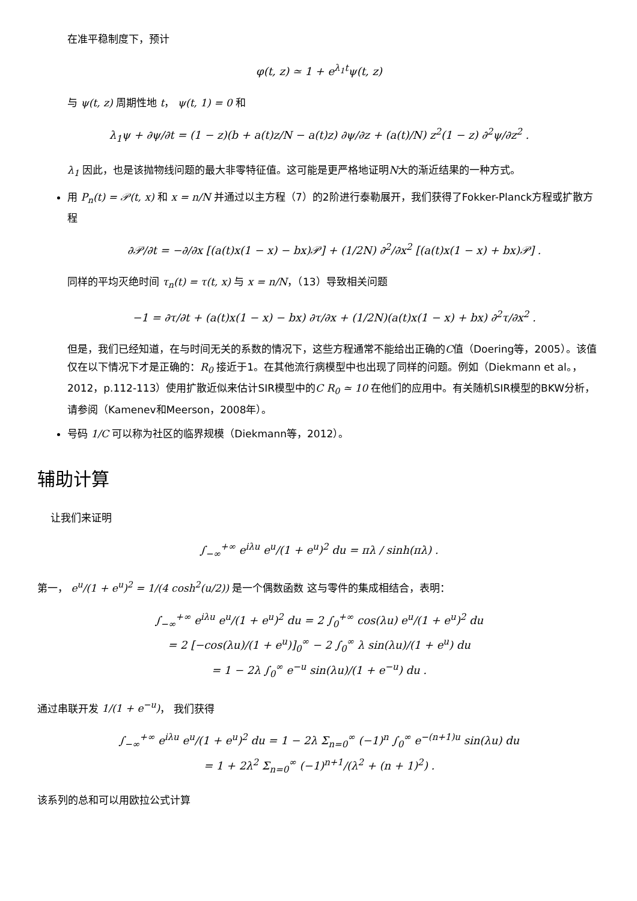在准平稳制度下，预计
φ(t, z) ≃ 1 + e<sup>λ<sub>1</sub>t</sup>ψ(t, z)
与 ψ(t, z) 周期性地 t， ψ(t, 1) = 0 和
λ<sub>1</sub>ψ + ∂ψ/∂t = (1 − z)(b + a(t)z/N − a(t)z) ∂ψ/∂z + (a(t)/N) z<sup>2</sup>(1 − z) ∂<sup>2</sup>ψ/∂z<sup>2</sup> .
λ<sub>1</sub> 因此，也是该抛物线问题的最大非零特征值。这可能是更严格地证明N大的渐近结果的一种方式。
用 P<sub>n</sub>(t) = 𝒫(t, x) 和 x = n/N 并通过以主方程（7）的2阶进行泰勒展开，我们获得了Fokker-Planck方程或扩散方程
∂𝒫/∂t = −∂/∂x [(a(t)x(1 − x) − bx)𝒫] + (1/2N) ∂<sup>2</sup>/∂x<sup>2</sup> [(a(t)x(1 − x) + bx)𝒫] .
同样的平均灭绝时间 τ<sub>n</sub>(t) = τ(t, x) 与 x = n/N，（13）导致相关问题
−1 = ∂τ/∂t + (a(t)x(1 − x) − bx) ∂τ/∂x + (1/2N)(a(t)x(1 − x) + bx) ∂<sup>2</sup>τ/∂x<sup>2</sup> .
但是，我们已经知道，在与时间无关的系数的情况下，这些方程通常不能给出正确的C值（Doering等，2005）。该值仅在以下情况下才是正确的：R<sub>0</sub> 接近于1。在其他流行病模型中也出现了同样的问题。例如（Diekmann et al。，2012，p.112-113）使用扩散近似来估计SIR模型中的C R<sub>0</sub> ≃ 10 在他们的应用中。有关随机SIR模型的BKW分析，请参阅（Kamenev和Meerson，2008年）。
号码 1/C 可以称为社区的临界规模（Diekmann等，2012）。
辅助计算
让我们来证明
∫<sub>−∞</sub><sup>+∞</sup> e<sup>iλu</sup> e<sup>u</sup>/(1 + e<sup>u</sup>)<sup>2</sup> du = πλ / sinh(πλ) .
第一， e<sup>u</sup>/(1 + e<sup>u</sup>)<sup>2</sup> = 1/(4 cosh<sup>2</sup>(u/2)) 是一个偶数函数 这与零件的集成相结合，表明：
∫<sub>−∞</sub><sup>+∞</sup> e<sup>iλu</sup> e<sup>u</sup>/(1 + e<sup>u</sup>)<sup>2</sup> du = 2 ∫<sub>0</sub><sup>+∞</sup> cos(λu) e<sup>u</sup>/(1 + e<sup>u</sup>)<sup>2</sup> du
= 2 [−cos(λu)/(1 + e<sup>u</sup>)]<sub>0</sub><sup>∞</sup> − 2 ∫<sub>0</sub><sup>∞</sup> λ sin(λu)/(1 + e<sup>u</sup>) du
= 1 − 2λ ∫<sub>0</sub><sup>∞</sup> e<sup>−u</sup> sin(λu)/(1 + e<sup>−u</sup>) du .
通过串联开发 1/(1 + e<sup>−u</sup>)， 我们获得
∫<sub>−∞</sub><sup>+∞</sup> e<sup>iλu</sup> e<sup>u</sup>/(1 + e<sup>u</sup>)<sup>2</sup> du = 1 − 2λ Σ<sub>n=0</sub><sup>∞</sup> (−1)<sup>n</sup> ∫<sub>0</sub><sup>∞</sup> e<sup>−(n+1)u</sup> sin(λu) du
= 1 + 2λ<sup>2</sup> Σ<sub>n=0</sub><sup>∞</sup> (−1)<sup>n+1</sup>/(λ<sup>2</sup> + (n + 1)<sup>2</sup>) .
该系列的总和可以用欧拉公式计算